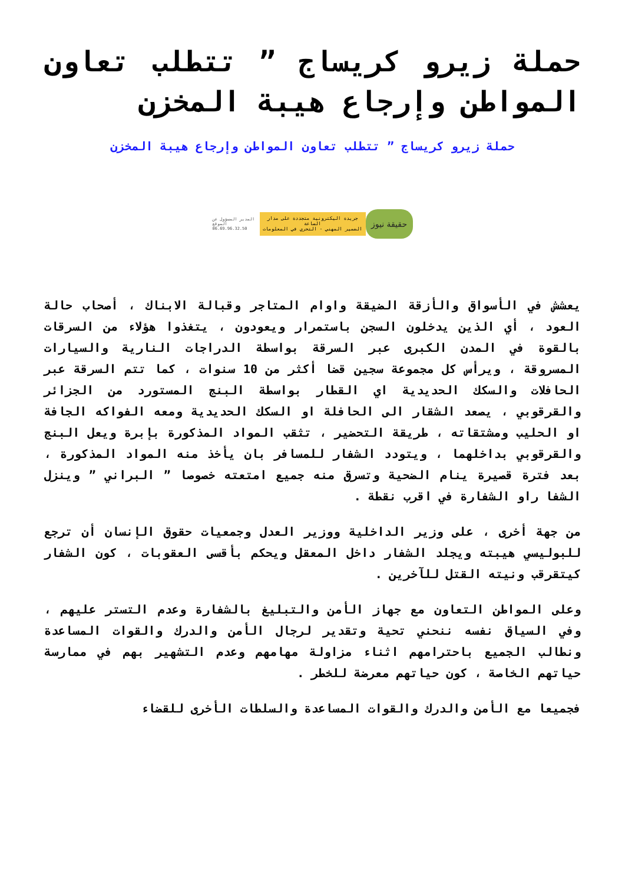حملة زيرو كريساج ” تتطلب تعاون المواطن وإرجاع هيبة المخزن
حملة زيرو كريساج ” تتطلب تعاون المواطن وإرجاع هيبة المخزن
المدير المسؤول عن الموقع
06.69.96.32.50
جريدة اليكترونية متجددة على مدار الساعة
الضمير المهني - التحري في المعلومات
حقيقة نيوز
يعشش في الأسواق والأزقة الضيقة واوام المتاجر وقبالة الابناك ، أصحاب حالة العود ، أي الذين يدخلون السجن باستمرار ويعودون ، يتغذوا هؤلاء من السرقات بالقوة في المدن الكبرى عبر السرقة بواسطة الدراجات النارية والسيارات المسروقة ، ويرأس كل مجموعة سجين قضا أكثر من 10 سنوات ، كما تتم السرقة عبر الحافلات والسكك الحديدية اي القطار بواسطة البنج المستورد من الجزائر والقرقوبي ، يصعد الشقار الى الحافلة او السكك الحديدية ومعه الفواكه الجافة او الحليب ومشتقاته ، طريقة التحضير ، تثقب المواد المذكورة بإبرة ويعل البنج والقرقوبي بداخلهما ، ويتودد الشفار للمسافر بان يأخذ منه المواد المذكورة ، بعد فترة قصيرة ينام الضحية وتسرق منه جميع امتعته خصوصا ” البراني ” وينزل الشفا راو الشفارة في اقرب نقطة .
من جهة أخرى ، على وزير الداخلية ووزير العدل وجمعيات حقوق الإنسان أن ترجع للبوليسي هيبته ويجلد الشفار داخل المعقل ويحكم بأقسى العقوبات ، كون الشفار كيتقرقب ونيته القتل للآخرين .
وعلى المواطن التعاون مع جهاز الأمن والتبليغ بالشفارة وعدم التستر عليهم ، وفي السياق نفسه ننحني تحية وتقدير لرجال الأمن والدرك والقوات المساعدة ونطالب الجميع باحترامهم اثناء مزاولة مهامهم وعدم التشهير بهم في ممارسة حياتهم الخاصة ، كون حياتهم معرضة للخطر .
فجميعا مع الأمن والدرك والقوات المساعدة والسلطات الأخرى للقضاء